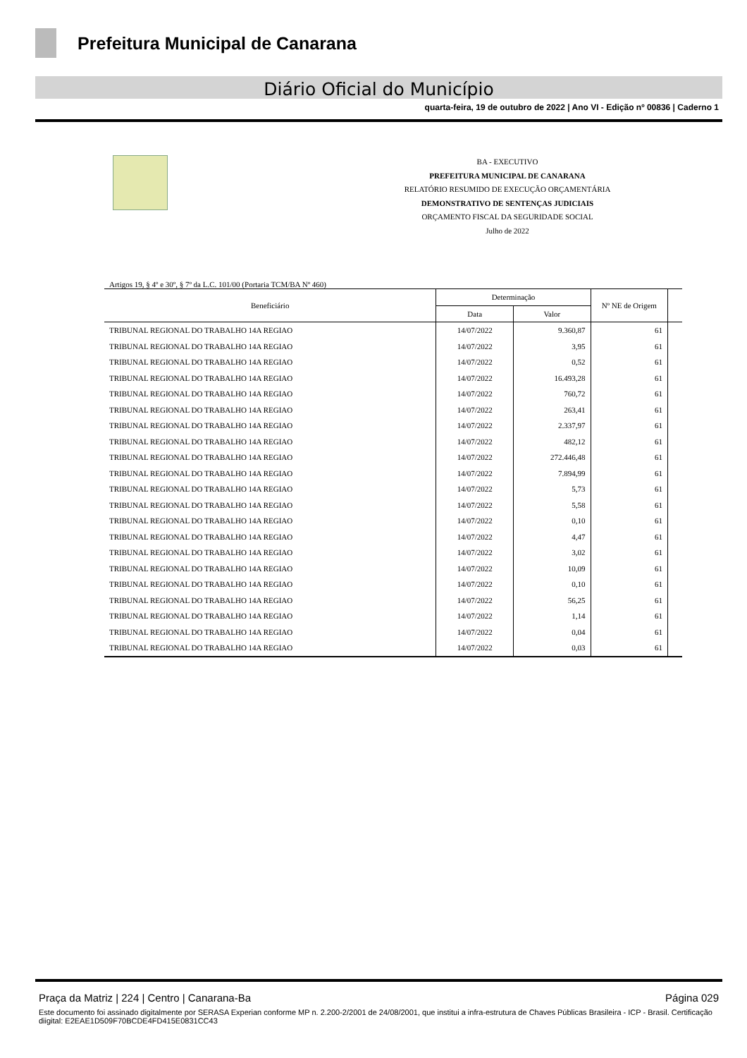Prefeitura Municipal de Canarana
Diário Oficial do Município
quarta-feira, 19 de outubro de 2022 | Ano VI - Edição nº 00836 | Caderno 1
BA - EXECUTIVO
PREFEITURA MUNICIPAL DE CANARANA
RELATÓRIO RESUMIDO DE EXECUÇÃO ORÇAMENTÁRIA
DEMONSTRATIVO DE SENTENÇAS JUDICIAIS
ORÇAMENTO FISCAL DA SEGURIDADE SOCIAL
Julho de 2022
Artigos 19, § 4º e 30º, § 7º da L.C. 101/00 (Portaria TCM/BA Nº 460)
| Beneficiário | Determinação | | Nº NE de Origem | |
| --- | --- | --- | --- | --- |
| | Data | Valor | | |
| TRIBUNAL REGIONAL DO TRABALHO 14A REGIAO | 14/07/2022 | 9.360,87 | 61 | |
| TRIBUNAL REGIONAL DO TRABALHO 14A REGIAO | 14/07/2022 | 3,95 | 61 | |
| TRIBUNAL REGIONAL DO TRABALHO 14A REGIAO | 14/07/2022 | 0,52 | 61 | |
| TRIBUNAL REGIONAL DO TRABALHO 14A REGIAO | 14/07/2022 | 16.493,28 | 61 | |
| TRIBUNAL REGIONAL DO TRABALHO 14A REGIAO | 14/07/2022 | 760,72 | 61 | |
| TRIBUNAL REGIONAL DO TRABALHO 14A REGIAO | 14/07/2022 | 263,41 | 61 | |
| TRIBUNAL REGIONAL DO TRABALHO 14A REGIAO | 14/07/2022 | 2.337,97 | 61 | |
| TRIBUNAL REGIONAL DO TRABALHO 14A REGIAO | 14/07/2022 | 482,12 | 61 | |
| TRIBUNAL REGIONAL DO TRABALHO 14A REGIAO | 14/07/2022 | 272.446,48 | 61 | |
| TRIBUNAL REGIONAL DO TRABALHO 14A REGIAO | 14/07/2022 | 7.894,99 | 61 | |
| TRIBUNAL REGIONAL DO TRABALHO 14A REGIAO | 14/07/2022 | 5,73 | 61 | |
| TRIBUNAL REGIONAL DO TRABALHO 14A REGIAO | 14/07/2022 | 5,58 | 61 | |
| TRIBUNAL REGIONAL DO TRABALHO 14A REGIAO | 14/07/2022 | 0,10 | 61 | |
| TRIBUNAL REGIONAL DO TRABALHO 14A REGIAO | 14/07/2022 | 4,47 | 61 | |
| TRIBUNAL REGIONAL DO TRABALHO 14A REGIAO | 14/07/2022 | 3,02 | 61 | |
| TRIBUNAL REGIONAL DO TRABALHO 14A REGIAO | 14/07/2022 | 10,09 | 61 | |
| TRIBUNAL REGIONAL DO TRABALHO 14A REGIAO | 14/07/2022 | 0,10 | 61 | |
| TRIBUNAL REGIONAL DO TRABALHO 14A REGIAO | 14/07/2022 | 56,25 | 61 | |
| TRIBUNAL REGIONAL DO TRABALHO 14A REGIAO | 14/07/2022 | 1,14 | 61 | |
| TRIBUNAL REGIONAL DO TRABALHO 14A REGIAO | 14/07/2022 | 0,04 | 61 | |
| TRIBUNAL REGIONAL DO TRABALHO 14A REGIAO | 14/07/2022 | 0,03 | 61 | |
Praça da Matriz | 224 | Centro | Canarana-Ba Página 029
Este documento foi assinado digitalmente por SERASA Experian conforme MP n. 2.200-2/2001 de 24/08/2001, que institui a infra-estrutura de Chaves Públicas Brasileira - ICP - Brasil. Certificação diigital: E2EAE1D509F70BCDE4FD415E0831CC43